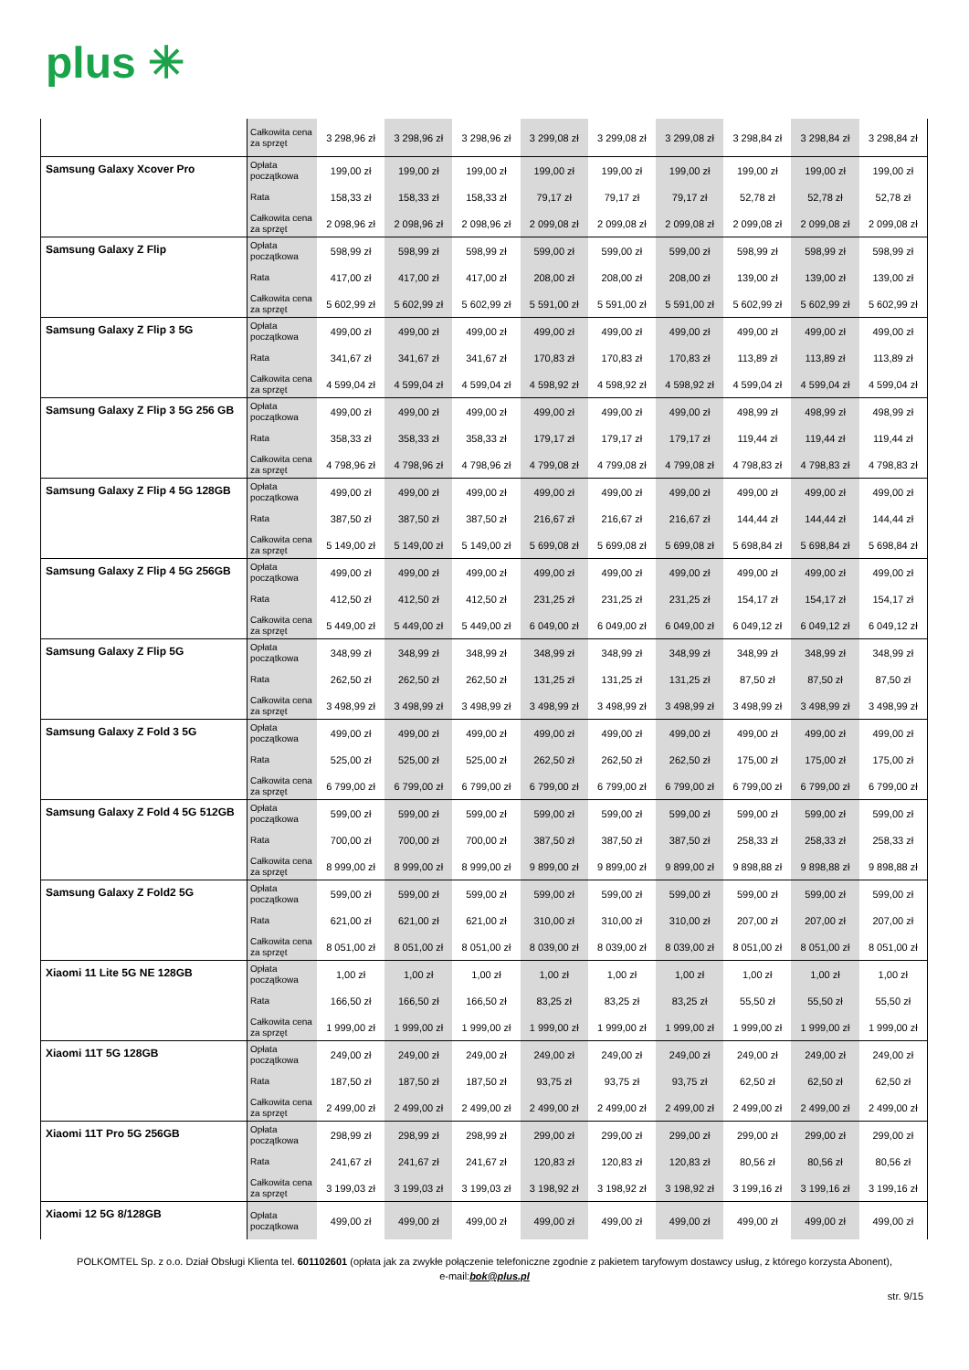plus ✳
| | Całkowita cena za sprzęt | 3 298,96 zł | 3 298,96 zł | 3 298,96 zł | 3 299,08 zł | 3 299,08 zł | 3 299,08 zł | 3 298,84 zł | 3 298,84 zł | 3 298,84 zł |
| Samsung Galaxy Xcover Pro | Opłata początkowa | 199,00 zł | 199,00 zł | 199,00 zł | 199,00 zł | 199,00 zł | 199,00 zł | 199,00 zł | 199,00 zł | 199,00 zł |
| | Rata | 158,33 zł | 158,33 zł | 158,33 zł | 79,17 zł | 79,17 zł | 79,17 zł | 52,78 zł | 52,78 zł | 52,78 zł |
| | Całkowita cena za sprzęt | 2 098,96 zł | 2 098,96 zł | 2 098,96 zł | 2 099,08 zł | 2 099,08 zł | 2 099,08 zł | 2 099,08 zł | 2 099,08 zł | 2 099,08 zł |
| Samsung Galaxy Z Flip | Opłata początkowa | 598,99 zł | 598,99 zł | 598,99 zł | 599,00 zł | 599,00 zł | 599,00 zł | 598,99 zł | 598,99 zł | 598,99 zł |
| | Rata | 417,00 zł | 417,00 zł | 417,00 zł | 208,00 zł | 208,00 zł | 208,00 zł | 139,00 zł | 139,00 zł | 139,00 zł |
| | Całkowita cena za sprzęt | 5 602,99 zł | 5 602,99 zł | 5 602,99 zł | 5 591,00 zł | 5 591,00 zł | 5 591,00 zł | 5 602,99 zł | 5 602,99 zł | 5 602,99 zł |
| Samsung Galaxy Z Flip 3 5G | Opłata początkowa | 499,00 zł | 499,00 zł | 499,00 zł | 499,00 zł | 499,00 zł | 499,00 zł | 499,00 zł | 499,00 zł | 499,00 zł |
| | Rata | 341,67 zł | 341,67 zł | 341,67 zł | 170,83 zł | 170,83 zł | 170,83 zł | 113,89 zł | 113,89 zł | 113,89 zł |
| | Całkowita cena za sprzęt | 4 599,04 zł | 4 599,04 zł | 4 599,04 zł | 4 598,92 zł | 4 598,92 zł | 4 598,92 zł | 4 599,04 zł | 4 599,04 zł | 4 599,04 zł |
| Samsung Galaxy Z Flip 3 5G 256 GB | Opłata początkowa | 499,00 zł | 499,00 zł | 499,00 zł | 499,00 zł | 499,00 zł | 499,00 zł | 498,99 zł | 498,99 zł | 498,99 zł |
| | Rata | 358,33 zł | 358,33 zł | 358,33 zł | 179,17 zł | 179,17 zł | 179,17 zł | 119,44 zł | 119,44 zł | 119,44 zł |
| | Całkowita cena za sprzęt | 4 798,96 zł | 4 798,96 zł | 4 798,96 zł | 4 799,08 zł | 4 799,08 zł | 4 799,08 zł | 4 798,83 zł | 4 798,83 zł | 4 798,83 zł |
| Samsung Galaxy Z Flip 4 5G 128GB | Opłata początkowa | 499,00 zł | 499,00 zł | 499,00 zł | 499,00 zł | 499,00 zł | 499,00 zł | 499,00 zł | 499,00 zł | 499,00 zł |
| | Rata | 387,50 zł | 387,50 zł | 387,50 zł | 216,67 zł | 216,67 zł | 216,67 zł | 144,44 zł | 144,44 zł | 144,44 zł |
| | Całkowita cena za sprzęt | 5 149,00 zł | 5 149,00 zł | 5 149,00 zł | 5 699,08 zł | 5 699,08 zł | 5 699,08 zł | 5 698,84 zł | 5 698,84 zł | 5 698,84 zł |
| Samsung Galaxy Z Flip 4 5G 256GB | Opłata początkowa | 499,00 zł | 499,00 zł | 499,00 zł | 499,00 zł | 499,00 zł | 499,00 zł | 499,00 zł | 499,00 zł | 499,00 zł |
| | Rata | 412,50 zł | 412,50 zł | 412,50 zł | 231,25 zł | 231,25 zł | 231,25 zł | 154,17 zł | 154,17 zł | 154,17 zł |
| | Całkowita cena za sprzęt | 5 449,00 zł | 5 449,00 zł | 5 449,00 zł | 6 049,00 zł | 6 049,00 zł | 6 049,00 zł | 6 049,12 zł | 6 049,12 zł | 6 049,12 zł |
| Samsung Galaxy Z Flip 5G | Opłata początkowa | 348,99 zł | 348,99 zł | 348,99 zł | 348,99 zł | 348,99 zł | 348,99 zł | 348,99 zł | 348,99 zł | 348,99 zł |
| | Rata | 262,50 zł | 262,50 zł | 262,50 zł | 131,25 zł | 131,25 zł | 131,25 zł | 87,50 zł | 87,50 zł | 87,50 zł |
| | Całkowita cena za sprzęt | 3 498,99 zł | 3 498,99 zł | 3 498,99 zł | 3 498,99 zł | 3 498,99 zł | 3 498,99 zł | 3 498,99 zł | 3 498,99 zł | 3 498,99 zł |
| Samsung Galaxy Z Fold 3 5G | Opłata początkowa | 499,00 zł | 499,00 zł | 499,00 zł | 499,00 zł | 499,00 zł | 499,00 zł | 499,00 zł | 499,00 zł | 499,00 zł |
| | Rata | 525,00 zł | 525,00 zł | 525,00 zł | 262,50 zł | 262,50 zł | 262,50 zł | 175,00 zł | 175,00 zł | 175,00 zł |
| | Całkowita cena za sprzęt | 6 799,00 zł | 6 799,00 zł | 6 799,00 zł | 6 799,00 zł | 6 799,00 zł | 6 799,00 zł | 6 799,00 zł | 6 799,00 zł | 6 799,00 zł |
| Samsung Galaxy Z Fold 4 5G 512GB | Opłata początkowa | 599,00 zł | 599,00 zł | 599,00 zł | 599,00 zł | 599,00 zł | 599,00 zł | 599,00 zł | 599,00 zł | 599,00 zł |
| | Rata | 700,00 zł | 700,00 zł | 700,00 zł | 387,50 zł | 387,50 zł | 387,50 zł | 258,33 zł | 258,33 zł | 258,33 zł |
| | Całkowita cena za sprzęt | 8 999,00 zł | 8 999,00 zł | 8 999,00 zł | 9 899,00 zł | 9 899,00 zł | 9 899,00 zł | 9 898,88 zł | 9 898,88 zł | 9 898,88 zł |
| Samsung Galaxy Z Fold2 5G | Opłata początkowa | 599,00 zł | 599,00 zł | 599,00 zł | 599,00 zł | 599,00 zł | 599,00 zł | 599,00 zł | 599,00 zł | 599,00 zł |
| | Rata | 621,00 zł | 621,00 zł | 621,00 zł | 310,00 zł | 310,00 zł | 310,00 zł | 207,00 zł | 207,00 zł | 207,00 zł |
| | Całkowita cena za sprzęt | 8 051,00 zł | 8 051,00 zł | 8 051,00 zł | 8 039,00 zł | 8 039,00 zł | 8 039,00 zł | 8 051,00 zł | 8 051,00 zł | 8 051,00 zł |
| Xiaomi 11 Lite 5G NE 128GB | Opłata początkowa | 1,00 zł | 1,00 zł | 1,00 zł | 1,00 zł | 1,00 zł | 1,00 zł | 1,00 zł | 1,00 zł | 1,00 zł |
| | Rata | 166,50 zł | 166,50 zł | 166,50 zł | 83,25 zł | 83,25 zł | 83,25 zł | 55,50 zł | 55,50 zł | 55,50 zł |
| | Całkowita cena za sprzęt | 1 999,00 zł | 1 999,00 zł | 1 999,00 zł | 1 999,00 zł | 1 999,00 zł | 1 999,00 zł | 1 999,00 zł | 1 999,00 zł | 1 999,00 zł |
| Xiaomi 11T 5G 128GB | Opłata początkowa | 249,00 zł | 249,00 zł | 249,00 zł | 249,00 zł | 249,00 zł | 249,00 zł | 249,00 zł | 249,00 zł | 249,00 zł |
| | Rata | 187,50 zł | 187,50 zł | 187,50 zł | 93,75 zł | 93,75 zł | 93,75 zł | 62,50 zł | 62,50 zł | 62,50 zł |
| | Całkowita cena za sprzęt | 2 499,00 zł | 2 499,00 zł | 2 499,00 zł | 2 499,00 zł | 2 499,00 zł | 2 499,00 zł | 2 499,00 zł | 2 499,00 zł | 2 499,00 zł |
| Xiaomi 11T Pro 5G 256GB | Opłata początkowa | 298,99 zł | 298,99 zł | 298,99 zł | 299,00 zł | 299,00 zł | 299,00 zł | 299,00 zł | 299,00 zł | 299,00 zł |
| | Rata | 241,67 zł | 241,67 zł | 241,67 zł | 120,83 zł | 120,83 zł | 120,83 zł | 80,56 zł | 80,56 zł | 80,56 zł |
| | Całkowita cena za sprzęt | 3 199,03 zł | 3 199,03 zł | 3 199,03 zł | 3 198,92 zł | 3 198,92 zł | 3 198,92 zł | 3 199,16 zł | 3 199,16 zł | 3 199,16 zł |
| Xiaomi 12 5G 8/128GB | Opłata początkowa | 499,00 zł | 499,00 zł | 499,00 zł | 499,00 zł | 499,00 zł | 499,00 zł | 499,00 zł | 499,00 zł | 499,00 zł |
POLKOMTEL Sp. z o.o. Dział Obsługi Klienta tel. 601102601 (opłata jak za zwykłe połączenie telefoniczne zgodnie z pakietem taryfowym dostawcy usług, z którego korzysta Abonent),
e-mail:bok@plus.pl
str. 9/15